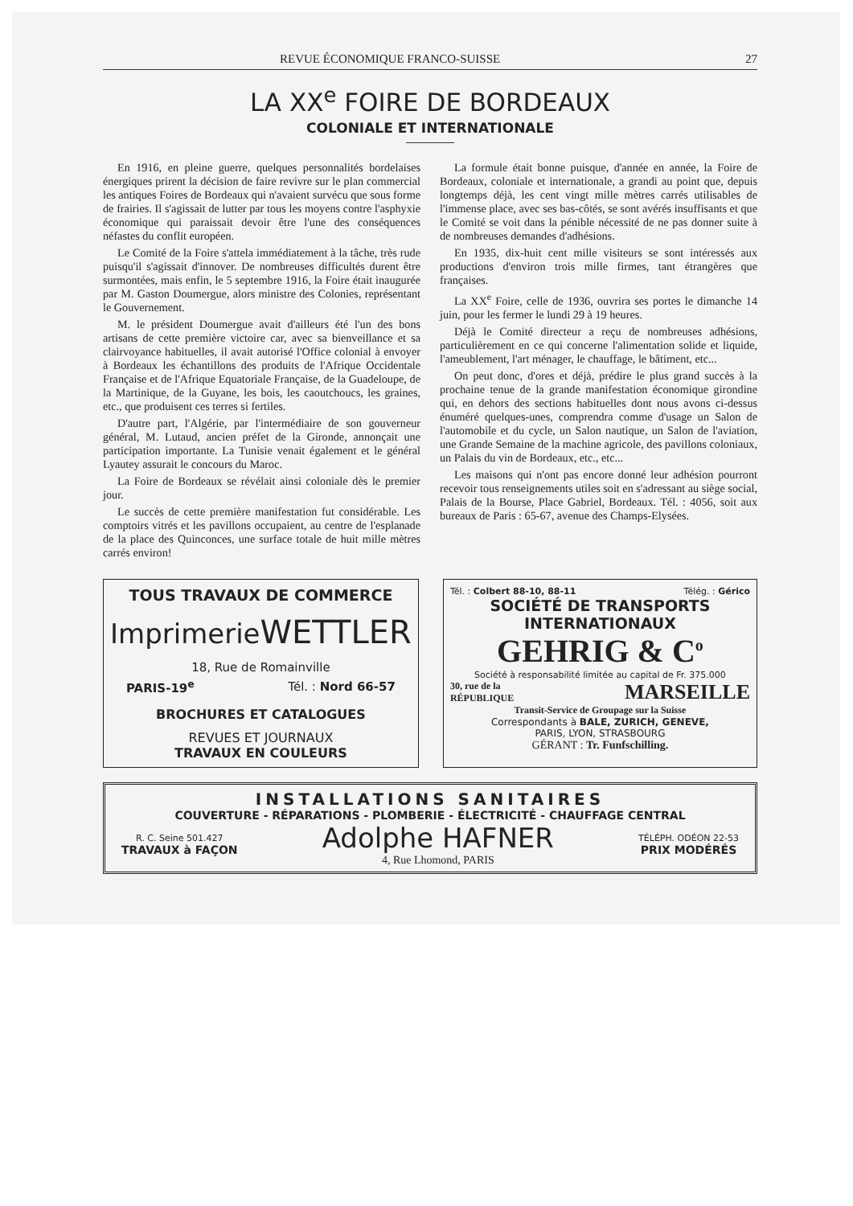REVUE ÉCONOMIQUE FRANCO-SUISSE 27
LA XX<sup>e</sup> FOIRE DE BORDEAUX
COLONIALE ET INTERNATIONALE
En 1916, en pleine guerre, quelques personnalités bordelaises énergiques prirent la décision de faire revivre sur le plan commercial les antiques Foires de Bordeaux qui n'avaient survécu que sous forme de frairies. Il s'agissait de lutter par tous les moyens contre l'asphyxie économique qui paraissait devoir être l'une des conséquences néfastes du conflit européen.
Le Comité de la Foire s'attela immédiatement à la tâche, très rude puisqu'il s'agissait d'innover. De nombreuses difficultés durent être surmontées, mais enfin, le 5 septembre 1916, la Foire était inaugurée par M. Gaston Doumergue, alors ministre des Colonies, représentant le Gouvernement.
M. le président Doumergue avait d'ailleurs été l'un des bons artisans de cette première victoire car, avec sa bienveillance et sa clairvoyance habituelles, il avait autorisé l'Office colonial à envoyer à Bordeaux les échantillons des produits de l'Afrique Occidentale Française et de l'Afrique Equatoriale Française, de la Guadeloupe, de la Martinique, de la Guyane, les bois, les caoutchoucs, les graines, etc., que produisent ces terres si fertiles.
D'autre part, l'Algérie, par l'intermédiaire de son gouverneur général, M. Lutaud, ancien préfet de la Gironde, annonçait une participation importante. La Tunisie venait également et le général Lyautey assurait le concours du Maroc.
La Foire de Bordeaux se révélait ainsi coloniale dès le premier jour.
Le succès de cette première manifestation fut considérable. Les comptoirs vitrés et les pavillons occupaient, au centre de l'esplanade de la place des Quinconces, une surface totale de huit mille mètres carrés environ!
La formule était bonne puisque, d'année en année, la Foire de Bordeaux, coloniale et internationale, a grandi au point que, depuis longtemps déjà, les cent vingt mille mètres carrés utilisables de l'immense place, avec ses bas-côtés, se sont avérés insuffisants et que le Comité se voit dans la pénible nécessité de ne pas donner suite à de nombreuses demandes d'adhésions.
En 1935, dix-huit cent mille visiteurs se sont intéressés aux productions d'environ trois mille firmes, tant étrangères que françaises.
La XX<sup>e</sup> Foire, celle de 1936, ouvrira ses portes le dimanche 14 juin, pour les fermer le lundi 29 à 19 heures.
Déjà le Comité directeur a reçu de nombreuses adhésions, particulièrement en ce qui concerne l'alimentation solide et liquide, l'ameublement, l'art ménager, le chauffage, le bâtiment, etc...
On peut donc, d'ores et déjà, prédire le plus grand succès à la prochaine tenue de la grande manifestation économique girondine qui, en dehors des sections habituelles dont nous avons ci-dessus énuméré quelques-unes, comprendra comme d'usage un Salon de l'automobile et du cycle, un Salon nautique, un Salon de l'aviation, une Grande Semaine de la machine agricole, des pavillons coloniaux, un Palais du vin de Bordeaux, etc., etc...
Les maisons qui n'ont pas encore donné leur adhésion pourront recevoir tous renseignements utiles soit en s'adressant au siège social, Palais de la Bourse, Place Gabriel, Bordeaux. Tél. : 4056, soit aux bureaux de Paris : 65-67, avenue des Champs-Elysées.
TOUS TRAVAUX DE COMMERCE
ImprimerieWETTLER
18, Rue de Romainville
PARIS-19<sup>e</sup> Tél. : Nord 66-57
BROCHURES ET CATALOGUES
REVUES ET JOURNAUX
TRAVAUX EN COULEURS
Tél. : Colbert 88-10, 88-11 Télég. : Gérico
SOCIÉTÉ DE TRANSPORTS
INTERNATIONAUX
GEHRIG & C<sup>o</sup>
Société à responsabilité limitée au capital de Fr. 375.000
30, rue de la
RÉPUBLIQUE MARSEILLE
Transit-Service de Groupage sur la Suisse
Correspondants à BALE, ZURICH, GENEVE,
PARIS, LYON, STRASBOURG
GÉRANT : Tr. Funfschilling.
INSTALLATIONS SANITAIRES
COUVERTURE - RÉPARATIONS - PLOMBERIE - ÉLECTRICITÉ - CHAUFFAGE CENTRAL
R. C. Seine 501.427
TRAVAUX à FAÇON
Adolphe HAFNER
4, Rue Lhomond, PARIS
TÉLÉPH. ODÉON 22-53
PRIX MODÉRÉS